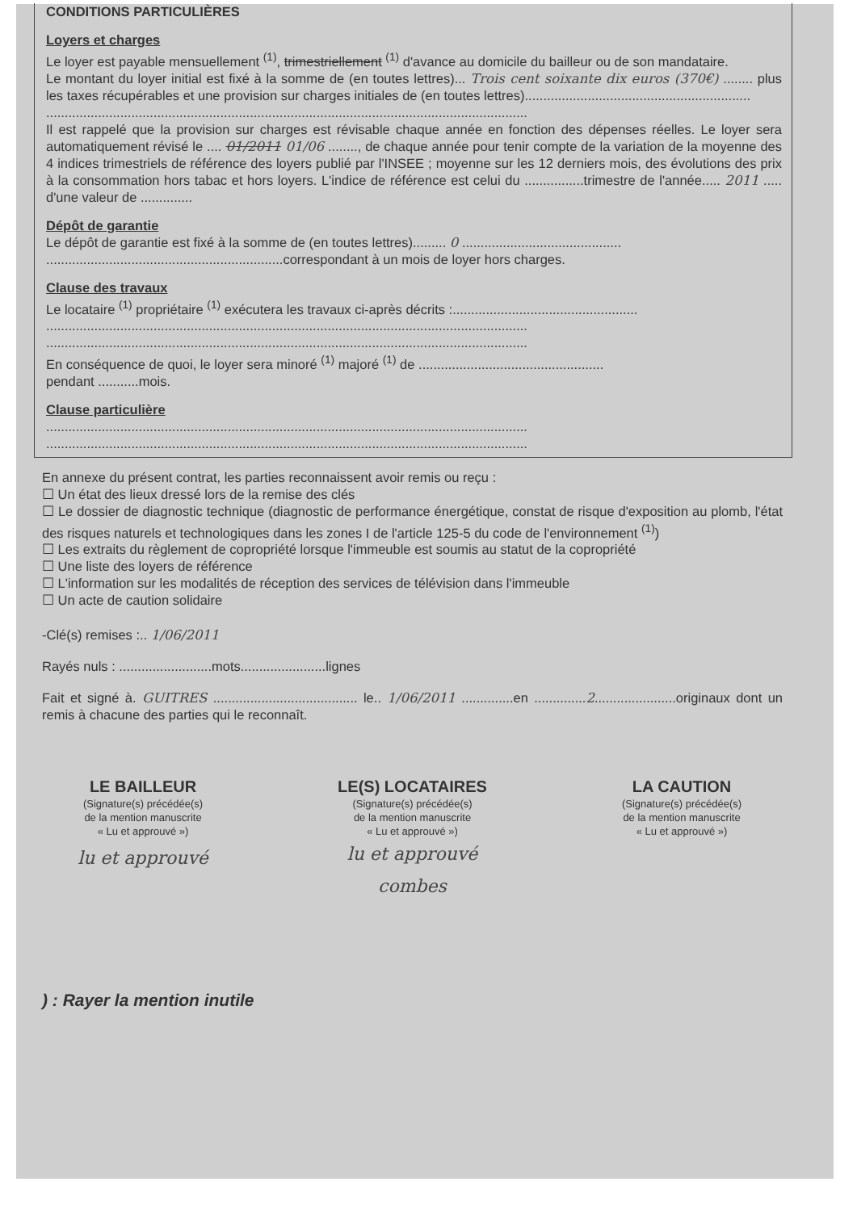CONDITIONS PARTICULIÈRES
Loyers et charges
Le loyer est payable mensuellement <sup>(1)</sup>, trimestriellement <sup>(1)</sup> d'avance au domicile du bailleur ou de son mandataire.
Le montant du loyer initial est fixé à la somme de (en toutes lettres)... Trois cent soixante dix euros (370€) ........ plus les taxes récupérables et une provision sur charges initiales de (en toutes lettres).............................................................
..................................................................................................................................
Il est rappelé que la provision sur charges est révisable chaque année en fonction des dépenses réelles. Le loyer sera automatiquement révisé le .... 01/2011 01/06 ........, de chaque année pour tenir compte de la variation de la moyenne des 4 indices trimestriels de référence des loyers publié par l'INSEE ; moyenne sur les 12 derniers mois, des évolutions des prix à la consommation hors tabac et hors loyers. L'indice de référence est celui du ................trimestre de l'année..... 2011 ..... d'une valeur de ..............
Dépôt de garantie
Le dépôt de garantie est fixé à la somme de (en toutes lettres)......... 0 ...........................................
................................................................correspondant à un mois de loyer hors charges.
Clause des travaux
Le locataire <sup>(1)</sup> propriétaire <sup>(1)</sup> exécutera les travaux ci-après décrits :..................................................
..................................................................................................................................
..................................................................................................................................
En conséquence de quoi, le loyer sera minoré <sup>(1)</sup> majoré <sup>(1)</sup> de ..................................................
pendant ...........mois.
Clause particulière
..................................................................................................................................
..................................................................................................................................
En annexe du présent contrat, les parties reconnaissent avoir remis ou reçu :
☐ Un état des lieux dressé lors de la remise des clés
☐ Le dossier de diagnostic technique (diagnostic de performance énergétique, constat de risque d'exposition au plomb, l'état des risques naturels et technologiques dans les zones I de l'article 125-5 du code de l'environnement <sup>(1)</sup>)
☐ Les extraits du règlement de copropriété lorsque l'immeuble est soumis au statut de la copropriété
☐ Une liste des loyers de référence
☐ L'information sur les modalités de réception des services de télévision dans l'immeuble
☐ Un acte de caution solidaire
-Clé(s) remises :.. 1/06/2011
Rayés nuls : .........................mots.......................lignes
Fait et signé à. GUITRES ....................................... le.. 1/06/2011 ..............en ..............2......................originaux dont un remis à chacune des parties qui le reconnaît.
LE BAILLEUR
(Signature(s) précédée(s)
de la mention manuscrite
« Lu et approuvé »)
lu et approuvé
LE(S) LOCATAIRES
(Signature(s) précédée(s)
de la mention manuscrite
« Lu et approuvé »)
lu et approuvé
combes
LA CAUTION
(Signature(s) précédée(s)
de la mention manuscrite
« Lu et approuvé »)
) : Rayer la mention inutile